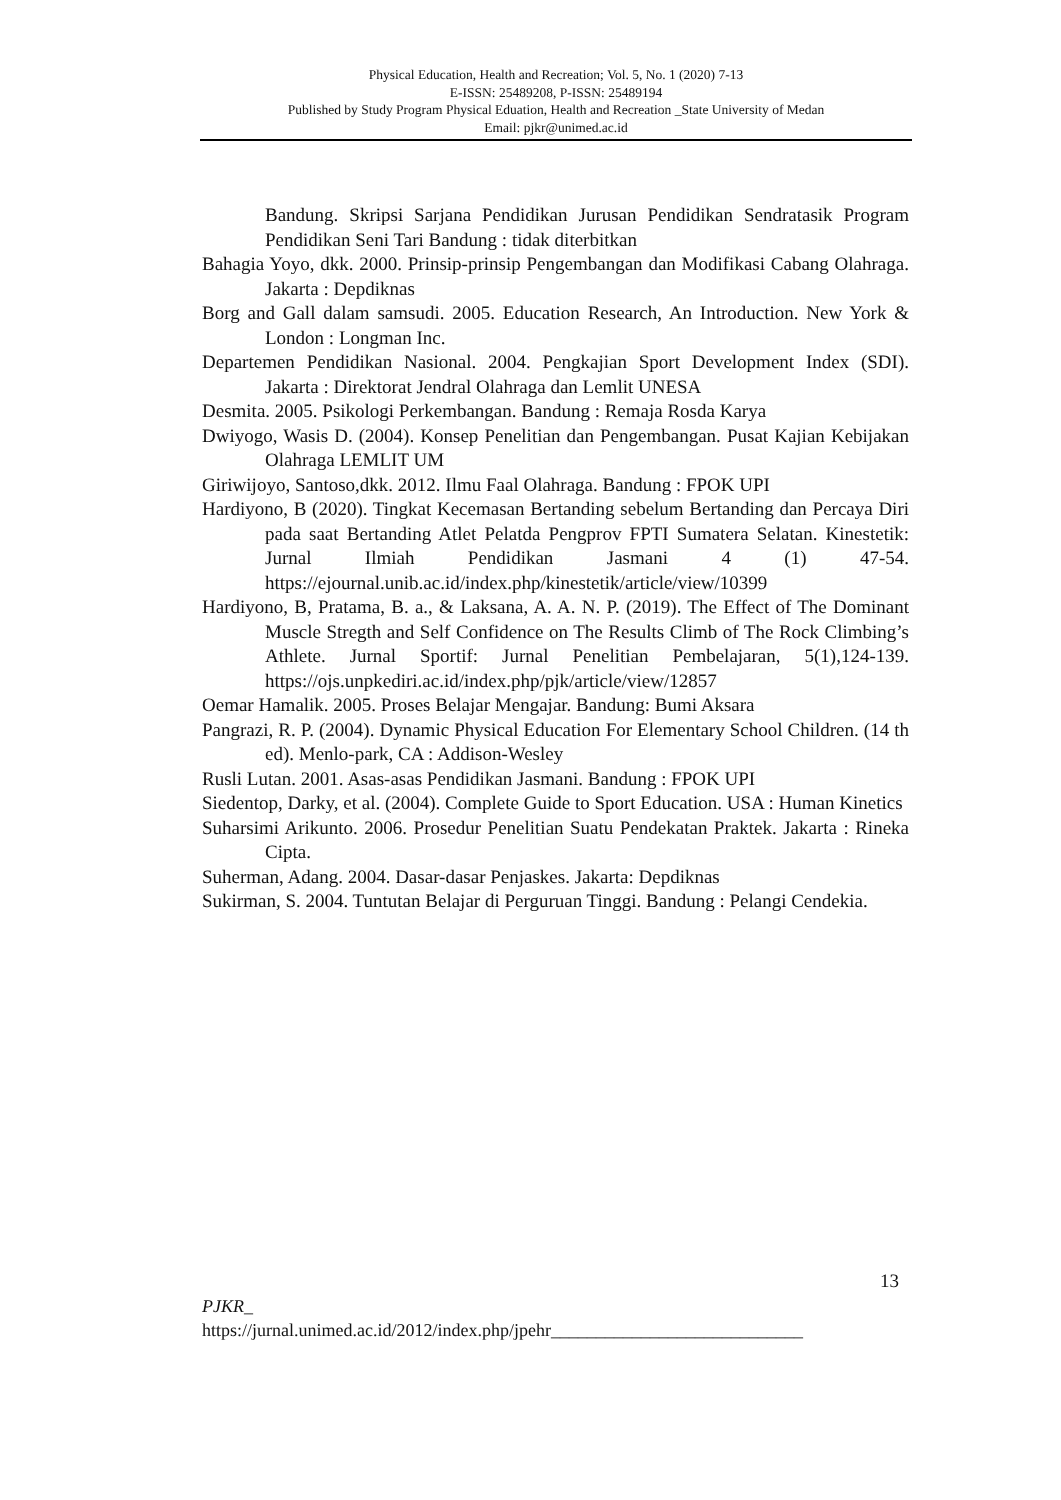Physical Education, Health and Recreation; Vol. 5, No. 1 (2020) 7-13
E-ISSN: 25489208, P-ISSN: 25489194
Published by Study Program Physical Eduation, Health and Recreation _State University of Medan
Email: pjkr@unimed.ac.id
Bandung. Skripsi Sarjana Pendidikan Jurusan Pendidikan Sendratasik Program Pendidikan Seni Tari Bandung : tidak diterbitkan
Bahagia Yoyo, dkk. 2000. Prinsip-prinsip Pengembangan dan Modifikasi Cabang Olahraga. Jakarta : Depdiknas
Borg and Gall dalam samsudi. 2005. Education Research, An Introduction. New York & London : Longman Inc.
Departemen Pendidikan Nasional. 2004. Pengkajian Sport Development Index (SDI). Jakarta : Direktorat Jendral Olahraga dan Lemlit UNESA
Desmita. 2005. Psikologi Perkembangan. Bandung : Remaja Rosda Karya
Dwiyogo, Wasis D. (2004). Konsep Penelitian dan Pengembangan. Pusat Kajian Kebijakan Olahraga LEMLIT UM
Giriwijoyo, Santoso,dkk. 2012. Ilmu Faal Olahraga. Bandung : FPOK UPI
Hardiyono, B (2020). Tingkat Kecemasan Bertanding sebelum Bertanding dan Percaya Diri pada saat Bertanding Atlet Pelatda Pengprov FPTI Sumatera Selatan. Kinestetik: Jurnal Ilmiah Pendidikan Jasmani 4 (1) 47-54. https://ejournal.unib.ac.id/index.php/kinestetik/article/view/10399
Hardiyono, B, Pratama, B. a., & Laksana, A. A. N. P. (2019). The Effect of The Dominant Muscle Stregth and Self Confidence on The Results Climb of The Rock Climbing’s Athlete. Jurnal Sportif: Jurnal Penelitian Pembelajaran, 5(1),124-139. https://ojs.unpkediri.ac.id/index.php/pjk/article/view/12857
Oemar Hamalik. 2005. Proses Belajar Mengajar. Bandung: Bumi Aksara
Pangrazi, R. P. (2004). Dynamic Physical Education For Elementary School Children. (14 th ed). Menlo-park, CA : Addison-Wesley
Rusli Lutan. 2001. Asas-asas Pendidikan Jasmani. Bandung : FPOK UPI
Siedentop, Darky, et al. (2004). Complete Guide to Sport Education. USA : Human Kinetics
Suharsimi Arikunto. 2006. Prosedur Penelitian Suatu Pendekatan Praktek. Jakarta : Rineka Cipta.
Suherman, Adang. 2004. Dasar-dasar Penjaskes. Jakarta: Depdiknas
Sukirman, S. 2004. Tuntutan Belajar di Perguruan Tinggi. Bandung : Pelangi Cendekia.
13
PJKR_
https://jurnal.unimed.ac.id/2012/index.php/jpehr____________________________